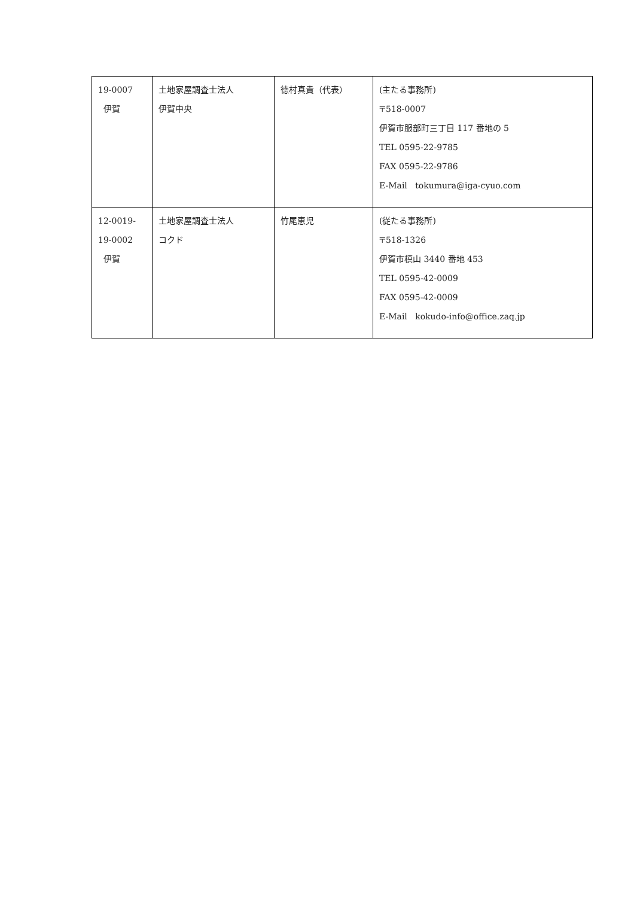| 19-0007 伊賀 | 土地家屋調査士法人 伊賀中央 | 徳村真貴（代表） | (主たる事務所) 〒518-0007 伊賀市服部町三丁目 117 番地の 5 TEL 0595-22-9785 FAX 0595-22-9786 E-Mail tokumura@iga-cyuo.com |
| 12-0019- 19-0002 伊賀 | 土地家屋調査士法人 コクド | 竹尾恵児 | (従たる事務所) 〒518-1326 伊賀市槙山 3440 番地 453 TEL 0595-42-0009 FAX 0595-42-0009 E-Mail kokudo-info@office.zaq.jp |